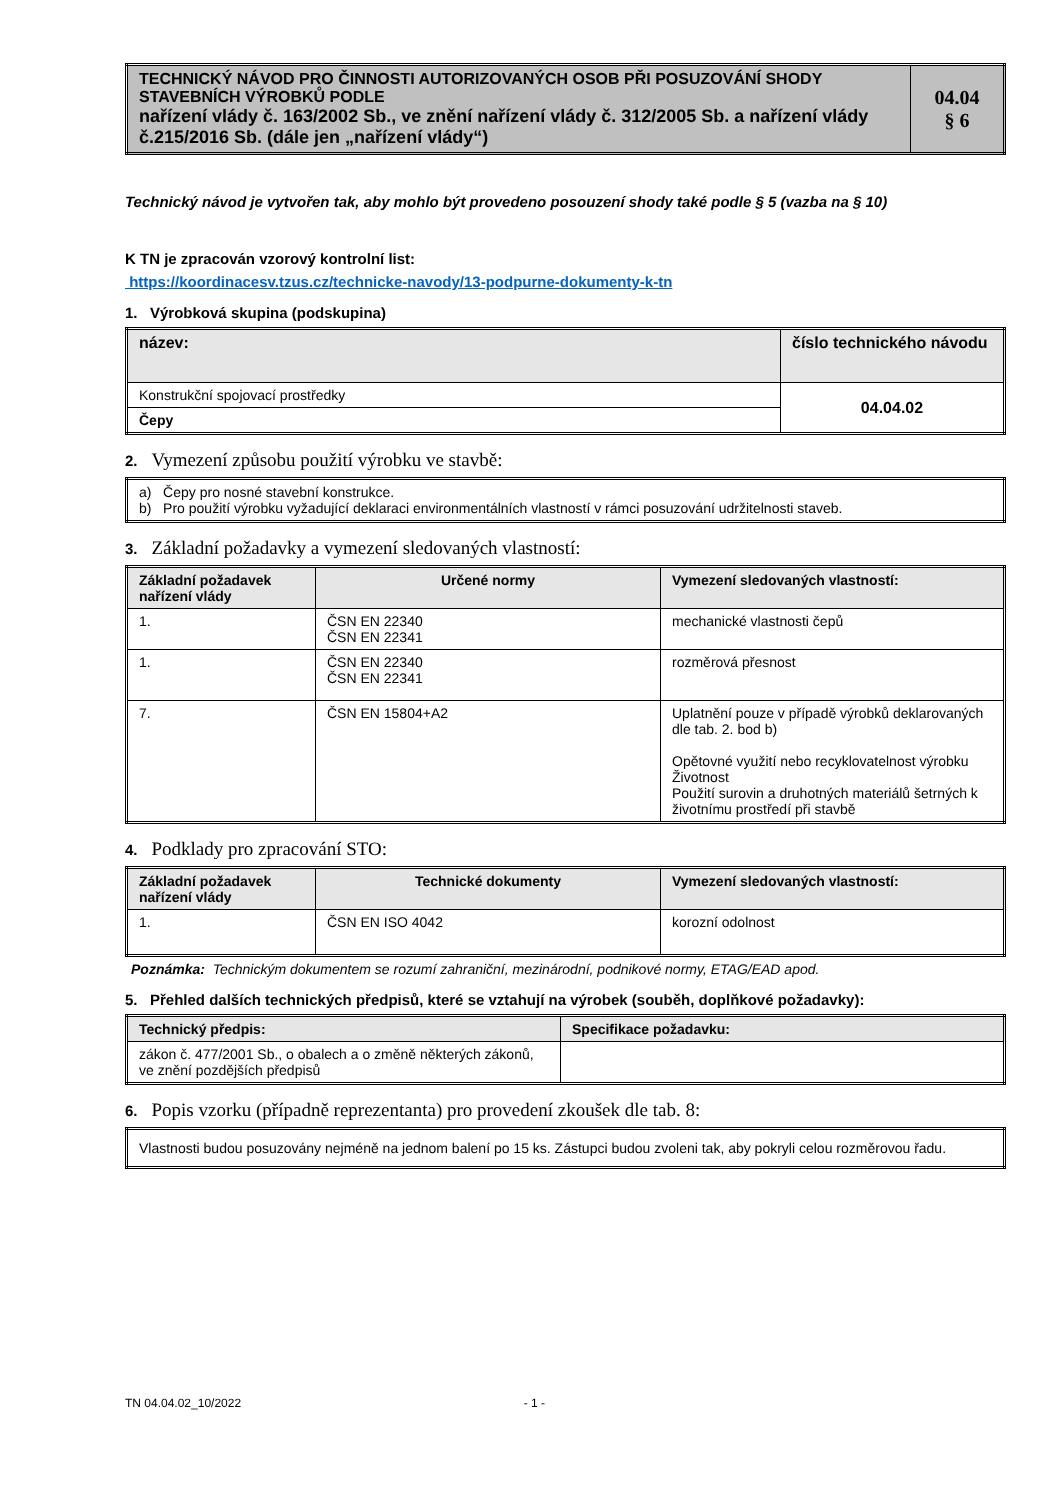| TECHNICKÝ NÁVOD PRO ČINNOSTI AUTORIZOVANÝCH OSOB PŘI POSUZOVÁNÍ SHODY STAVEBNÍCH VÝROBKŮ PODLE nařízení vlády č. 163/2002 Sb., ve znění nařízení vlády č. 312/2005 Sb. a nařízení vlády č.215/2016 Sb. (dále jen „nařízení vlády“) | 04.04 § 6 |
Technický návod je vytvořen tak, aby mohlo být provedeno posouzení shody také podle § 5 (vazba na § 10)
K TN je zpracován vzorový kontrolní list:
https://koordinacesv.tzus.cz/technicke-navody/13-podpurne-dokumenty-k-tn
1. Výrobková skupina (podskupina)
| název: | číslo technického návodu |
| --- | --- |
| Konstrukční spojovací prostředky | 04.04.02 |
| Čepy | |
2. Vymezení způsobu použití výrobku ve stavbě:
| a) Čepy pro nosné stavební konstrukce. b) Pro použití výrobku vyžadující deklaraci environmentálních vlastností v rámci posuzování udržitelnosti staveb. |
3. Základní požadavky a vymezení sledovaných vlastností:
| Základní požadavek nařízení vlády | Určené normy | Vymezení sledovaných vlastností: |
| --- | --- | --- |
| 1. | ČSN EN 22340 ČSN EN 22341 | mechanické vlastnosti čepů |
| 1. | ČSN EN 22340 ČSN EN 22341 | rozměrová přesnost |
| 7. | ČSN EN 15804+A2 | Uplatnění pouze v případě výrobků deklarovaných dle tab. 2. bod b) Opětovné využití nebo recyklovatelnost výrobku Životnost Použití surovin a druhotných materiálů šetrných k životnímu prostředí při stavbě |
4. Podklady pro zpracování STO:
| Základní požadavek nařízení vlády | Technické dokumenty | Vymezení sledovaných vlastností: |
| --- | --- | --- |
| 1. | ČSN EN ISO 4042 | korozní odolnost |
Poznámka: Technickým dokumentem se rozumí zahraniční, mezinárodní, podnikové normy, ETAG/EAD apod.
5. Přehled dalších technických předpisů, které se vztahují na výrobek (souběh, doplňkové požadavky):
| Technický předpis: | Specifikace požadavku: |
| --- | --- |
| zákon č. 477/2001 Sb., o obalech a o změně některých zákonů, ve znění pozdějších předpisů | |
6. Popis vzorku (případně reprezentanta) pro provedení zkoušek dle tab. 8:
| Vlastnosti budou posuzovány nejméně na jednom balení po 15 ks. Zástupci budou zvoleni tak, aby pokryli celou rozměrovou řadu. |
TN 04.04.02_10/2022 - 1 -